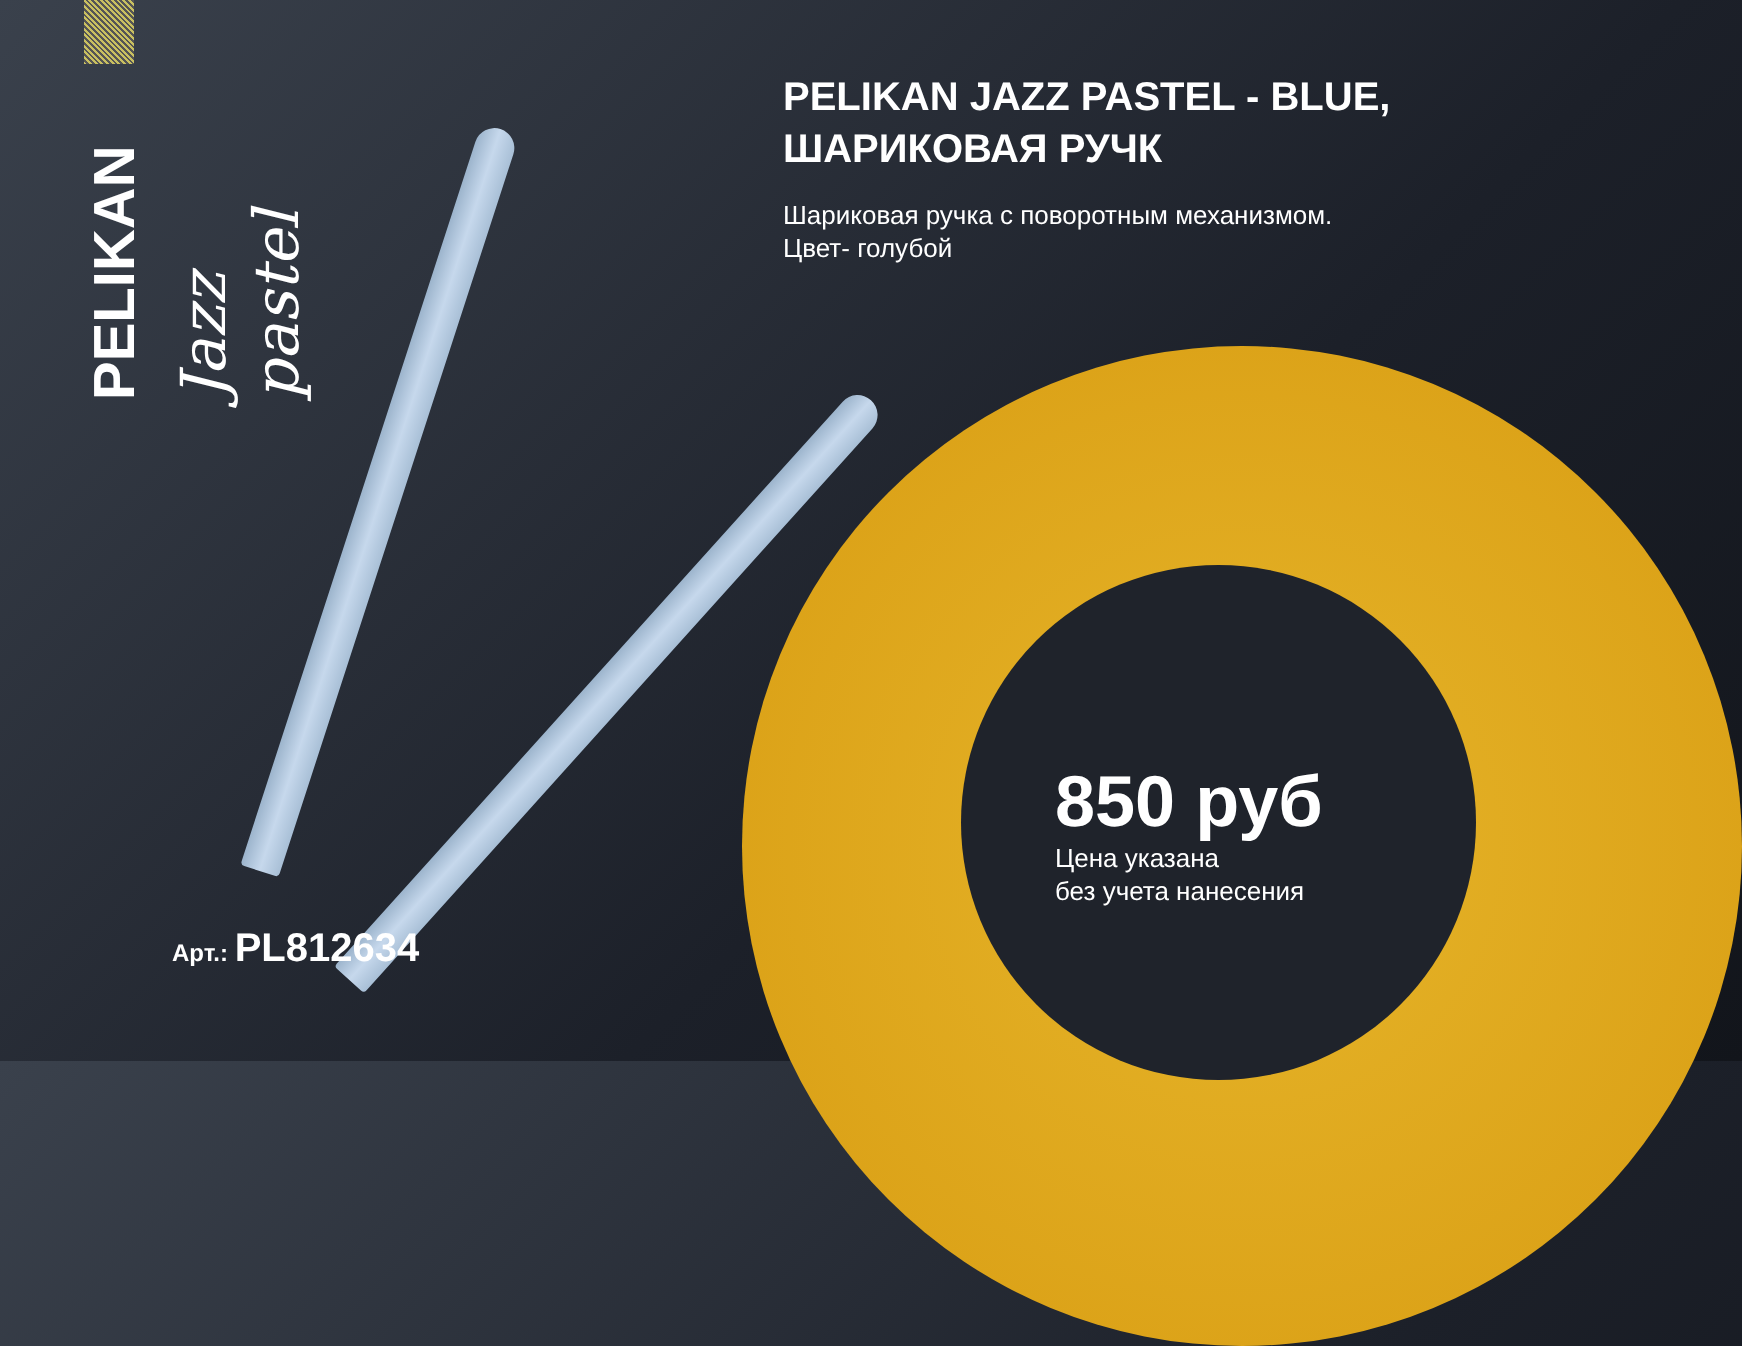PELIKAN
Jazz pastel
PELIKAN JAZZ PASTEL - BLUE, ШАРИКОВАЯ РУЧК
Шариковая ручка с поворотным механизмом.
Цвет- голубой
Арт.: PL812634
850 руб
Цена указана
без учета нанесения